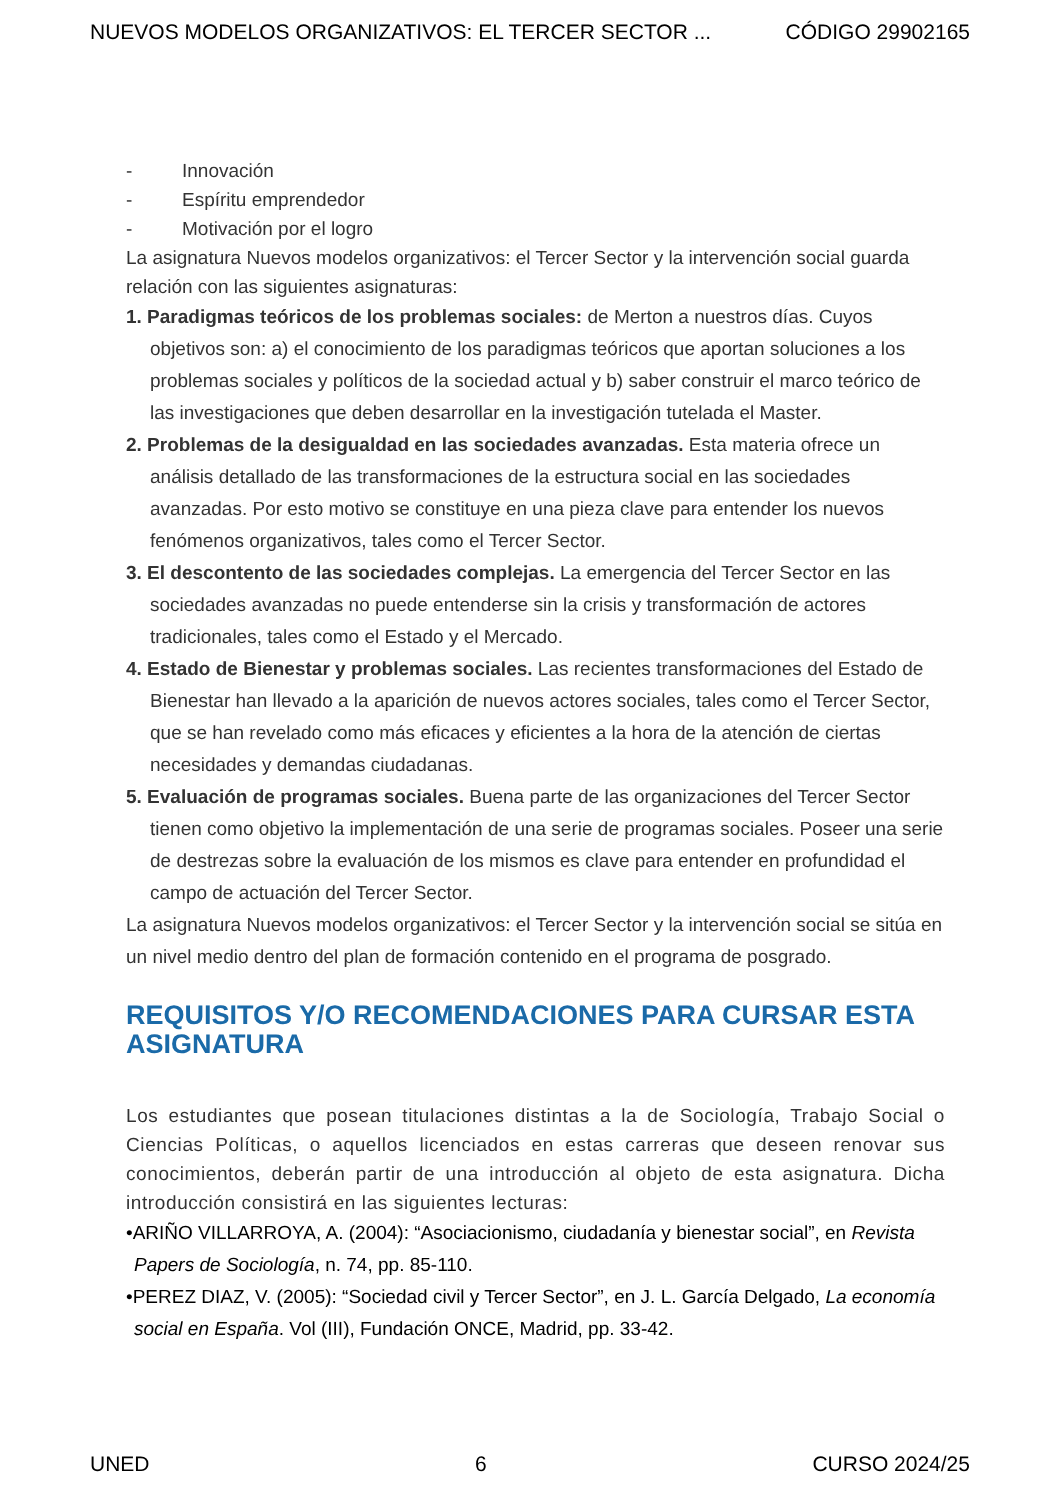NUEVOS MODELOS ORGANIZATIVOS: EL TERCER SECTOR ... CÓDIGO 29902165
- Innovación
- Espíritu emprendedor
- Motivación por el logro
La asignatura Nuevos modelos organizativos: el Tercer Sector y la intervención social guarda relación con las siguientes asignaturas:
1. Paradigmas teóricos de los problemas sociales: de Merton a nuestros días. Cuyos objetivos son: a) el conocimiento de los paradigmas teóricos que aportan soluciones a los problemas sociales y políticos de la sociedad actual y b) saber construir el marco teórico de las investigaciones que deben desarrollar en la investigación tutelada el Master.
2. Problemas de la desigualdad en las sociedades avanzadas. Esta materia ofrece un análisis detallado de las transformaciones de la estructura social en las sociedades avanzadas. Por esto motivo se constituye en una pieza clave para entender los nuevos fenómenos organizativos, tales como el Tercer Sector.
3. El descontento de las sociedades complejas. La emergencia del Tercer Sector en las sociedades avanzadas no puede entenderse sin la crisis y transformación de actores tradicionales, tales como el Estado y el Mercado.
4. Estado de Bienestar y problemas sociales. Las recientes transformaciones del Estado de Bienestar han llevado a la aparición de nuevos actores sociales, tales como el Tercer Sector, que se han revelado como más eficaces y eficientes a la hora de la atención de ciertas necesidades y demandas ciudadanas.
5. Evaluación de programas sociales. Buena parte de las organizaciones del Tercer Sector tienen como objetivo la implementación de una serie de programas sociales. Poseer una serie de destrezas sobre la evaluación de los mismos es clave para entender en profundidad el campo de actuación del Tercer Sector.
La asignatura Nuevos modelos organizativos: el Tercer Sector y la intervención social se sitúa en un nivel medio dentro del plan de formación contenido en el programa de posgrado.
REQUISITOS Y/O RECOMENDACIONES PARA CURSAR ESTA ASIGNATURA
Los estudiantes que posean titulaciones distintas a la de Sociología, Trabajo Social o Ciencias Políticas, o aquellos licenciados en estas carreras que deseen renovar sus conocimientos, deberán partir de una introducción al objeto de esta asignatura. Dicha introducción consistirá en las siguientes lecturas:
•ARIÑO VILLARROYA, A. (2004): “Asociacionismo, ciudadanía y bienestar social”, en Revista Papers de Sociología, n. 74, pp. 85-110.
•PEREZ DIAZ, V. (2005): “Sociedad civil y Tercer Sector”, en J. L. García Delgado, La economía social en España. Vol (III), Fundación ONCE, Madrid, pp. 33-42.
UNED 6 CURSO 2024/25